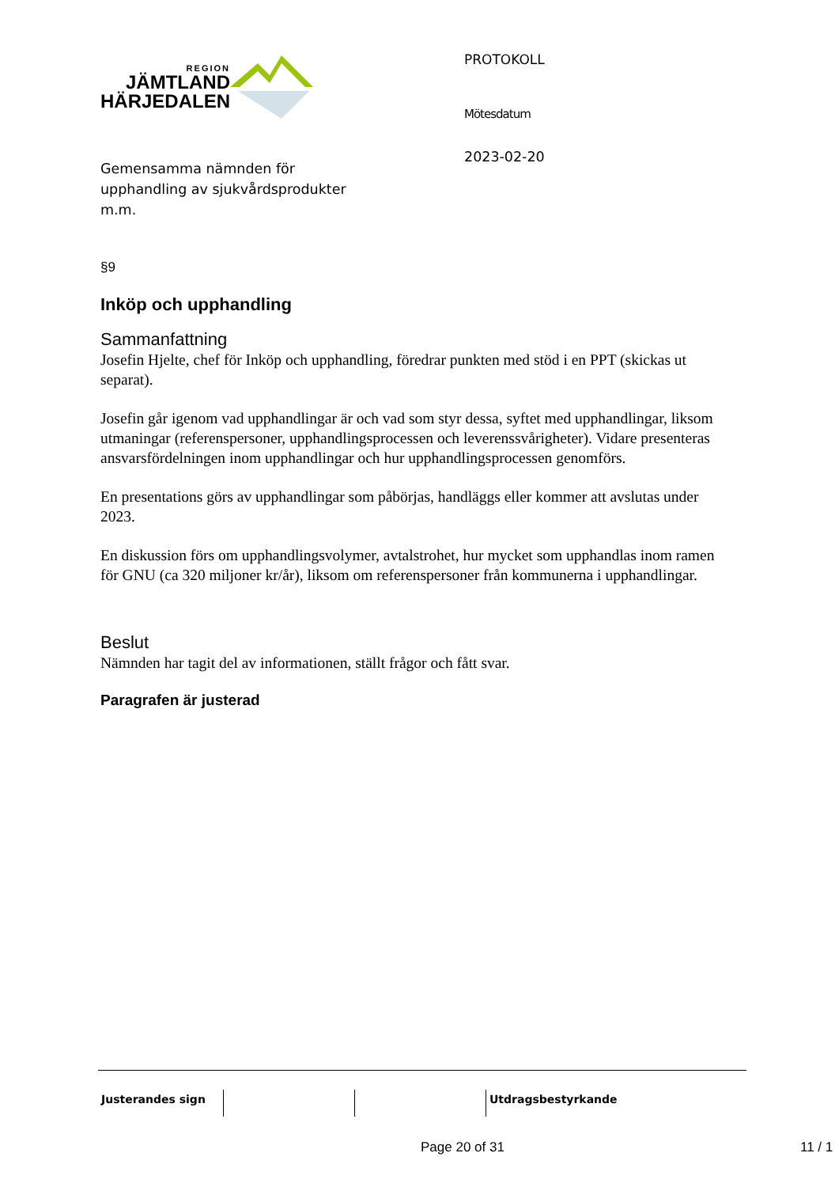REGION
JÄMTLAND
HÄRJEDALEN
Gemensamma nämnden för
upphandling av sjukvårdsprodukter
m.m.
PROTOKOLL
Mötesdatum
2023-02-20
§9
Inköp och upphandling
Sammanfattning
Josefin Hjelte, chef för Inköp och upphandling, föredrar punkten med stöd i en PPT (skickas ut separat).
Josefin går igenom vad upphandlingar är och vad som styr dessa, syftet med upphandlingar, liksom utmaningar (referenspersoner, upphandlingsprocessen och leverenssvårigheter). Vidare presenteras ansvarsfördelningen inom upphandlingar och hur upphandlingsprocessen genomförs.
En presentations görs av upphandlingar som påbörjas, handläggs eller kommer att avslutas under 2023.
En diskussion förs om upphandlingsvolymer, avtalstrohet, hur mycket som upphandlas inom ramen för GNU (ca 320 miljoner kr/år), liksom om referenspersoner från kommunerna i upphandlingar.
Beslut
Nämnden har tagit del av informationen, ställt frågor och fått svar.
Paragrafen är justerad
Justerandes sign Utdragsbestyrkande
Page 20 of 31 11 / 1